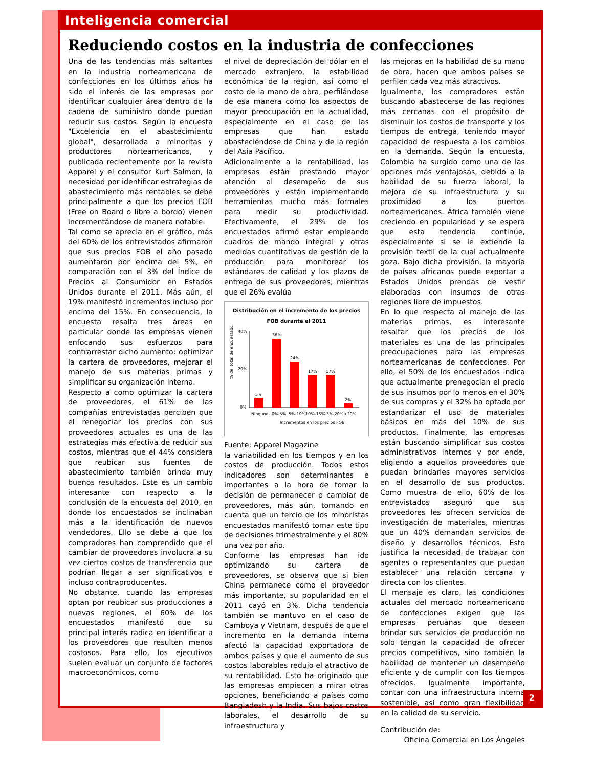Inteligencia comercial
Reduciendo costos en la industria de confecciones
Una de las tendencias más saltantes en la industria norteamericana de confecciones en los últimos años ha sido el interés de las empresas por identificar cualquier área dentro de la cadena de suministro donde puedan reducir sus costos. Según la encuesta "Excelencia en el abastecimiento global", desarrollada a minoritas y productores norteamericanos, y publicada recientemente por la revista Apparel y el consultor Kurt Salmon, la necesidad por identificar estrategias de abastecimiento más rentables se debe principalmente a que los precios FOB (Free on Board o libre a bordo) vienen incrementándose de manera notable.
Tal como se aprecia en el gráfico, más del 60% de los entrevistados afirmaron que sus precios FOB el año pasado aumentaron por encima del 5%, en comparación con el 3% del Índice de Precios al Consumidor en Estados Unidos durante el 2011. Más aún, el 19% manifestó incrementos incluso por encima del 15%. En consecuencia, la encuesta resalta tres áreas en particular donde las empresas vienen enfocando sus esfuerzos para contrarrestar dicho aumento: optimizar la cartera de proveedores, mejorar el manejo de sus materias primas y simplificar su organización interna.
Respecto a como optimizar la cartera de proveedores, el 61% de las compañías entrevistadas perciben que el renegociar los precios con sus proveedores actuales es una de las estrategias más efectiva de reducir sus costos, mientras que el 44% considera que reubicar sus fuentes de abastecimiento también brinda muy buenos resultados. Este es un cambio interesante con respecto a la conclusión de la encuesta del 2010, en donde los encuestados se inclinaban más a la identificación de nuevos vendedores. Ello se debe a que los compradores han comprendido que el cambiar de proveedores involucra a su vez ciertos costos de transferencia que podrían llegar a ser significativos e incluso contraproducentes.
No obstante, cuando las empresas optan por reubicar sus producciones a nuevas regiones, el 60% de los encuestados manifestó que su principal interés radica en identificar a los proveedores que resulten menos costosos. Para ello, los ejecutivos suelen evaluar un conjunto de factores macroeconómicos, como
el nivel de depreciación del dólar en el mercado extranjero, la estabilidad económica de la región, así como el costo de la mano de obra, perfilándose de esa manera como los aspectos de mayor preocupación en la actualidad, especialmente en el caso de las empresas que han estado abasteciéndose de China y de la región del Asia Pacífico.
Adicionalmente a la rentabilidad, las empresas están prestando mayor atención al desempeño de sus proveedores y están implementando herramientas mucho más formales para medir su productividad. Efectivamente, el 29% de los encuestados afirmó estar empleando cuadros de mando integral y otras medidas cuantitativas de gestión de la producción para monitorear los estándares de calidad y los plazos de entrega de sus proveedores, mientras que el 26% evalúa
Distribución en el incremento de los precios FOB durante el 2011
% del total de encuestados
40%
20%
0%
5%
36%
24%
17%
17%
2%
Ninguno
0%-5%
5%-10%
10%-15%
15%-20%
>20%
Incrementos en los precios FOB
Fuente: Apparel Magazine
la variabilidad en los tiempos y en los costos de producción. Todos estos indicadores son determinantes e importantes a la hora de tomar la decisión de permanecer o cambiar de proveedores, más aún, tomando en cuenta que un tercio de los minoristas encuestados manifestó tomar este tipo de decisiones trimestralmente y el 80% una vez por año.
Conforme las empresas han ido optimizando su cartera de proveedores, se observa que si bien China permanece como el proveedor más importante, su popularidad en el 2011 cayó en 3%. Dicha tendencia también se mantuvo en el caso de Camboya y Vietnam, después de que el incremento en la demanda interna afectó la capacidad exportadora de ambos países y que el aumento de sus costos laborables redujo el atractivo de su rentabilidad. Esto ha originado que las empresas empiecen a mirar otras opciones, beneficiando a países como Bangladesh y la India. Sus bajos costos laborales, el desarrollo de su infraestructura y
las mejoras en la habilidad de su mano de obra, hacen que ambos países se perfilen cada vez más atractivos.
Igualmente, los compradores están buscando abastecerse de las regiones más cercanas con el propósito de disminuir los costos de transporte y los tiempos de entrega, teniendo mayor capacidad de respuesta a los cambios en la demanda. Según la encuesta, Colombia ha surgido como una de las opciones más ventajosas, debido a la habilidad de su fuerza laboral, la mejora de su infraestructura y su proximidad a los puertos norteamericanos. África también viene creciendo en popularidad y se espera que esta tendencia continúe, especialmente si se le extiende la provisión textil de la cual actualmente goza. Bajo dicha provisión, la mayoría de países africanos puede exportar a Estados Unidos prendas de vestir elaboradas con insumos de otras regiones libre de impuestos.
En lo que respecta al manejo de las materias primas, es interesante resaltar que los precios de los materiales es una de las principales preocupaciones para las empresas norteamericanas de confecciones. Por ello, el 50% de los encuestados indica que actualmente prenegocian el precio de sus insumos por lo menos en el 30% de sus compras y el 32% ha optado por estandarizar el uso de materiales básicos en más del 10% de sus productos. Finalmente, las empresas están buscando simplificar sus costos administrativos internos y por ende, eligiendo a aquellos proveedores que puedan brindarles mayores servicios en el desarrollo de sus productos. Como muestra de ello, 60% de los entrevistados aseguró que sus proveedores les ofrecen servicios de investigación de materiales, mientras que un 40% demandan servicios de diseño y desarrollos técnicos. Esto justifica la necesidad de trabajar con agentes o representantes que puedan establecer una relación cercana y directa con los clientes.
El mensaje es claro, las condiciones actuales del mercado norteamericano de confecciones exigen que las empresas peruanas que deseen brindar sus servicios de producción no solo tengan la capacidad de ofrecer precios competitivos, sino también la habilidad de mantener un desempeño eficiente y de cumplir con los tiempos ofrecidos. Igualmente importante, contar con una infraestructura interna sostenible, así como gran flexibilidad en la calidad de su servicio.
Contribución de:
Oficina Comercial en Los Ángeles
2